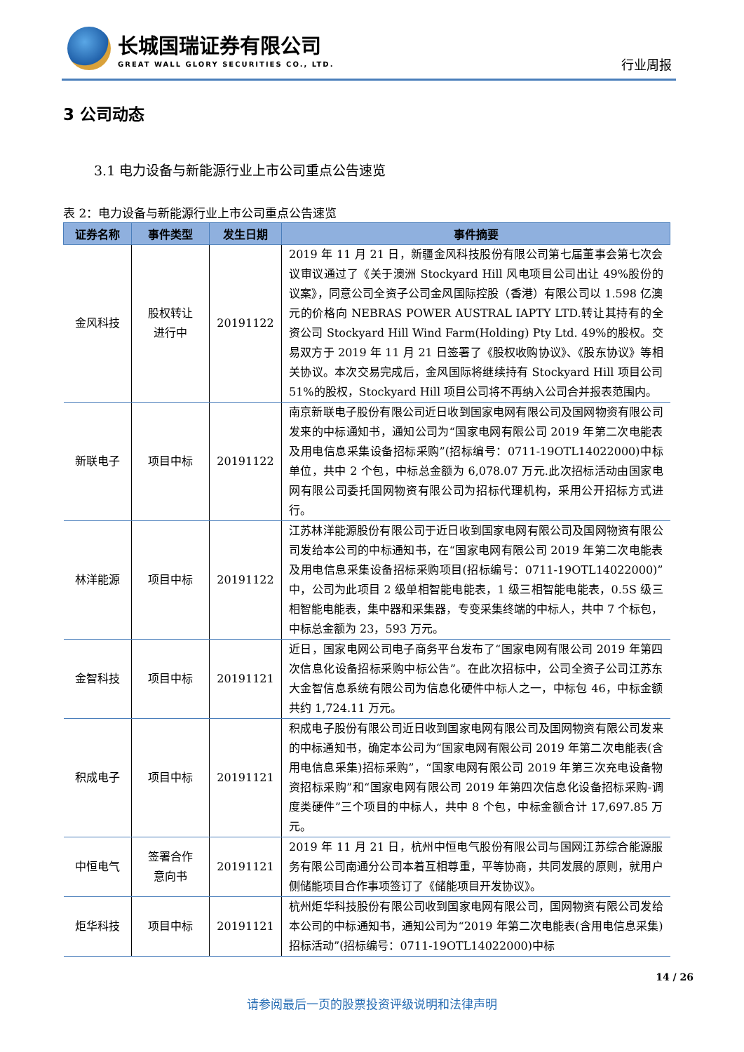长城国瑞证券有限公司
GREAT WALL GLORY SECURITIES CO., LTD.
行业周报
3 公司动态
3.1 电力设备与新能源行业上市公司重点公告速览
表 2：电力设备与新能源行业上市公司重点公告速览
| 证券名称 | 事件类型 | 发生日期 | 事件摘要 |
| --- | --- | --- | --- |
| 金风科技 | 股权转让 进行中 | 20191122 | 2019 年 11 月 21 日，新疆金风科技股份有限公司第七届董事会第七次会议审议通过了《关于澳洲 Stockyard Hill 风电项目公司出让 49%股份的议案》，同意公司全资子公司金风国际控股（香港）有限公司以 1.598 亿澳元的价格向 NEBRAS POWER AUSTRAL IAPTY LTD.转让其持有的全资公司 Stockyard Hill Wind Farm(Holding) Pty Ltd. 49%的股权。交易双方于 2019 年 11 月 21 日签署了《股权收购协议》、《股东协议》等相关协议。本次交易完成后，金风国际将继续持有 Stockyard Hill 项目公司 51%的股权，Stockyard Hill 项目公司将不再纳入公司合并报表范围内。 |
| 新联电子 | 项目中标 | 20191122 | 南京新联电子股份有限公司近日收到国家电网有限公司及国网物资有限公司发来的中标通知书，通知公司为“国家电网有限公司 2019 年第二次电能表及用电信息采集设备招标采购”(招标编号：0711-19OTL14022000)中标单位，共中 2 个包，中标总金额为 6,078.07 万元.此次招标活动由国家电网有限公司委托国网物资有限公司为招标代理机构，采用公开招标方式进行。 |
| 林洋能源 | 项目中标 | 20191122 | 江苏林洋能源股份有限公司于近日收到国家电网有限公司及国网物资有限公司发给本公司的中标通知书，在“国家电网有限公司 2019 年第二次电能表及用电信息采集设备招标采购项目(招标编号：0711-19OTL14022000)”中，公司为此项目 2 级单相智能电能表，1 级三相智能电能表，0.5S 级三相智能电能表，集中器和采集器，专变采集终端的中标人，共中 7 个标包，中标总金额为 23，593 万元。 |
| 金智科技 | 项目中标 | 20191121 | 近日，国家电网公司电子商务平台发布了“国家电网有限公司 2019 年第四次信息化设备招标采购中标公告”。在此次招标中，公司全资子公司江苏东大金智信息系统有限公司为信息化硬件中标人之一，中标包 46，中标金额共约 1,724.11 万元。 |
| 积成电子 | 项目中标 | 20191121 | 积成电子股份有限公司近日收到国家电网有限公司及国网物资有限公司发来的中标通知书，确定本公司为“国家电网有限公司 2019 年第二次电能表(含用电信息采集)招标采购”，“国家电网有限公司 2019 年第三次充电设备物资招标采购”和“国家电网有限公司 2019 年第四次信息化设备招标采购-调度类硬件”三个项目的中标人，共中 8 个包，中标金额合计 17,697.85 万元。 |
| 中恒电气 | 签署合作 意向书 | 20191121 | 2019 年 11 月 21 日，杭州中恒电气股份有限公司与国网江苏综合能源服务有限公司南通分公司本着互相尊重，平等协商，共同发展的原则，就用户侧储能项目合作事项签订了《储能项目开发协议》。 |
| 炬华科技 | 项目中标 | 20191121 | 杭州炬华科技股份有限公司收到国家电网有限公司，国网物资有限公司发给本公司的中标通知书，通知公司为“2019 年第二次电能表(含用电信息采集)招标活动”(招标编号：0711-19OTL14022000)中标 |
14 / 26
请参阅最后一页的股票投资评级说明和法律声明